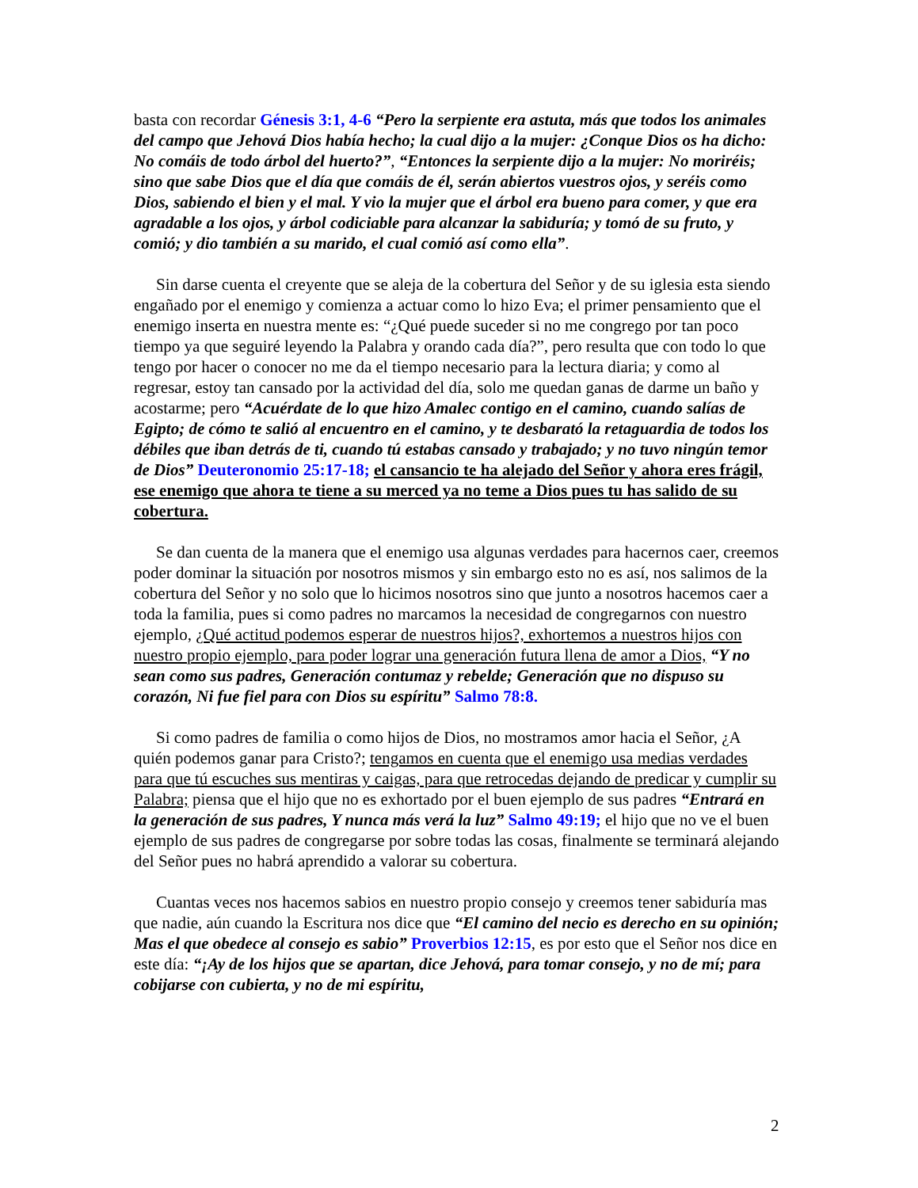basta con recordar Génesis 3:1, 4-6 “Pero la serpiente era astuta, más que todos los animales del campo que Jehová Dios había hecho; la cual dijo a la mujer: ¿Conque Dios os ha dicho: No comáis de todo árbol del huerto?”, “Entonces la serpiente dijo a la mujer: No moriréis; sino que sabe Dios que el día que comáis de él, serán abiertos vuestros ojos, y seréis como Dios, sabiendo el bien y el mal. Y vio la mujer que el árbol era bueno para comer, y que era agradable a los ojos, y árbol codiciable para alcanzar la sabiduría; y tomó de su fruto, y comió; y dio también a su marido, el cual comió así como ella”.
Sin darse cuenta el creyente que se aleja de la cobertura del Señor y de su iglesia esta siendo engañado por el enemigo y comienza a actuar como lo hizo Eva; el primer pensamiento que el enemigo inserta en nuestra mente es: “¿Qué puede suceder si no me congrego por tan poco tiempo ya que seguiré leyendo la Palabra y orando cada día?”, pero resulta que con todo lo que tengo por hacer o conocer no me da el tiempo necesario para la lectura diaria; y como al regresar, estoy tan cansado por la actividad del día, solo me quedan ganas de darme un baño y acostarme; pero “Acuérdate de lo que hizo Amalec contigo en el camino, cuando salías de Egipto; de cómo te salió al encuentro en el camino, y te desbarató la retaguardia de todos los débiles que iban detrás de ti, cuando tú estabas cansado y trabajado; y no tuvo ningún temor de Dios” Deuteronomio 25:17-18; el cansancio te ha alejado del Señor y ahora eres frágil, ese enemigo que ahora te tiene a su merced ya no teme a Dios pues tu has salido de su cobertura.
Se dan cuenta de la manera que el enemigo usa algunas verdades para hacernos caer, creemos poder dominar la situación por nosotros mismos y sin embargo esto no es así, nos salimos de la cobertura del Señor y no solo que lo hicimos nosotros sino que junto a nosotros hacemos caer a toda la familia, pues si como padres no marcamos la necesidad de congregarnos con nuestro ejemplo, ¿Qué actitud podemos esperar de nuestros hijos?, exhortemos a nuestros hijos con nuestro propio ejemplo, para poder lograr una generación futura llena de amor a Dios, “Y no sean como sus padres, Generación contumaz y rebelde; Generación que no dispuso su corazón, Ni fue fiel para con Dios su espíritu” Salmo 78:8.
Si como padres de familia o como hijos de Dios, no mostramos amor hacia el Señor, ¿A quién podemos ganar para Cristo?; tengamos en cuenta que el enemigo usa medias verdades para que tú escuches sus mentiras y caigas, para que retrocedas dejando de predicar y cumplir su Palabra; piensa que el hijo que no es exhortado por el buen ejemplo de sus padres “Entrará en la generación de sus padres, Y nunca más verá la luz” Salmo 49:19; el hijo que no ve el buen ejemplo de sus padres de congregarse por sobre todas las cosas, finalmente se terminará alejando del Señor pues no habrá aprendido a valorar su cobertura.
Cuantas veces nos hacemos sabios en nuestro propio consejo y creemos tener sabiduría mas que nadie, aún cuando la Escritura nos dice que “El camino del necio es derecho en su opinión; Mas el que obedece al consejo es sabio” Proverbios 12:15, es por esto que el Señor nos dice en este día: “¡Ay de los hijos que se apartan, dice Jehová, para tomar consejo, y no de mí; para cobijarse con cubierta, y no de mi espíritu,
2